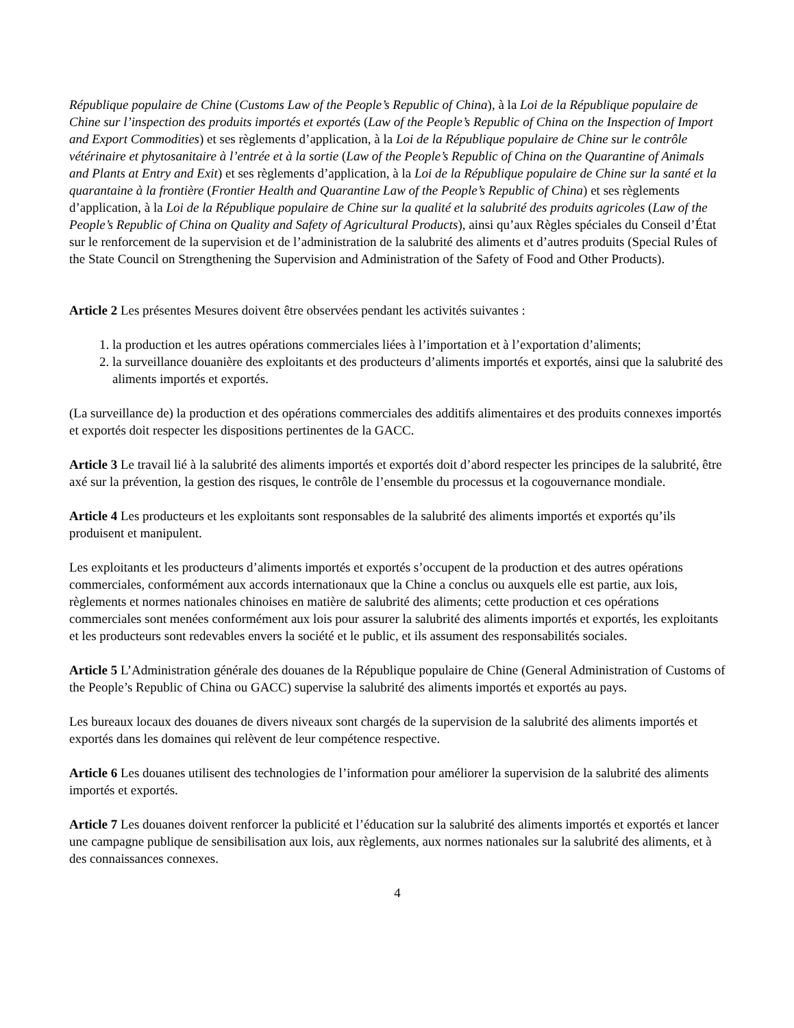République populaire de Chine (Customs Law of the People’s Republic of China), à la Loi de la République populaire de Chine sur l’inspection des produits importés et exportés (Law of the People’s Republic of China on the Inspection of Import and Export Commodities) et ses règlements d’application, à la Loi de la République populaire de Chine sur le contrôle vétérinaire et phytosanitaire à l’entrée et à la sortie (Law of the People’s Republic of China on the Quarantine of Animals and Plants at Entry and Exit) et ses règlements d’application, à la Loi de la République populaire de Chine sur la santé et la quarantaine à la frontière (Frontier Health and Quarantine Law of the People’s Republic of China) et ses règlements d’application, à la Loi de la République populaire de Chine sur la qualité et la salubrité des produits agricoles (Law of the People’s Republic of China on Quality and Safety of Agricultural Products), ainsi qu’aux Règles spéciales du Conseil d’État sur le renforcement de la supervision et de l’administration de la salubrité des aliments et d’autres produits (Special Rules of the State Council on Strengthening the Supervision and Administration of the Safety of Food and Other Products).
Article 2 Les présentes Mesures doivent être observées pendant les activités suivantes :
1. la production et les autres opérations commerciales liées à l’importation et à l’exportation d’aliments;
2. la surveillance douanière des exploitants et des producteurs d’aliments importés et exportés, ainsi que la salubrité des aliments importés et exportés.
(La surveillance de) la production et des opérations commerciales des additifs alimentaires et des produits connexes importés et exportés doit respecter les dispositions pertinentes de la GACC.
Article 3 Le travail lié à la salubrité des aliments importés et exportés doit d’abord respecter les principes de la salubrité, être axé sur la prévention, la gestion des risques, le contrôle de l’ensemble du processus et la cogouvernance mondiale.
Article 4 Les producteurs et les exploitants sont responsables de la salubrité des aliments importés et exportés qu’ils produisent et manipulent.
Les exploitants et les producteurs d’aliments importés et exportés s’occupent de la production et des autres opérations commerciales, conformément aux accords internationaux que la Chine a conclus ou auxquels elle est partie, aux lois, règlements et normes nationales chinoises en matière de salubrité des aliments; cette production et ces opérations commerciales sont menées conformément aux lois pour assurer la salubrité des aliments importés et exportés, les exploitants et les producteurs sont redevables envers la société et le public, et ils assument des responsabilités sociales.
Article 5 L’Administration générale des douanes de la République populaire de Chine (General Administration of Customs of the People’s Republic of China ou GACC) supervise la salubrité des aliments importés et exportés au pays.
Les bureaux locaux des douanes de divers niveaux sont chargés de la supervision de la salubrité des aliments importés et exportés dans les domaines qui relèvent de leur compétence respective.
Article 6 Les douanes utilisent des technologies de l’information pour améliorer la supervision de la salubrité des aliments importés et exportés.
Article 7 Les douanes doivent renforcer la publicité et l’éducation sur la salubrité des aliments importés et exportés et lancer une campagne publique de sensibilisation aux lois, aux règlements, aux normes nationales sur la salubrité des aliments, et à des connaissances connexes.
4